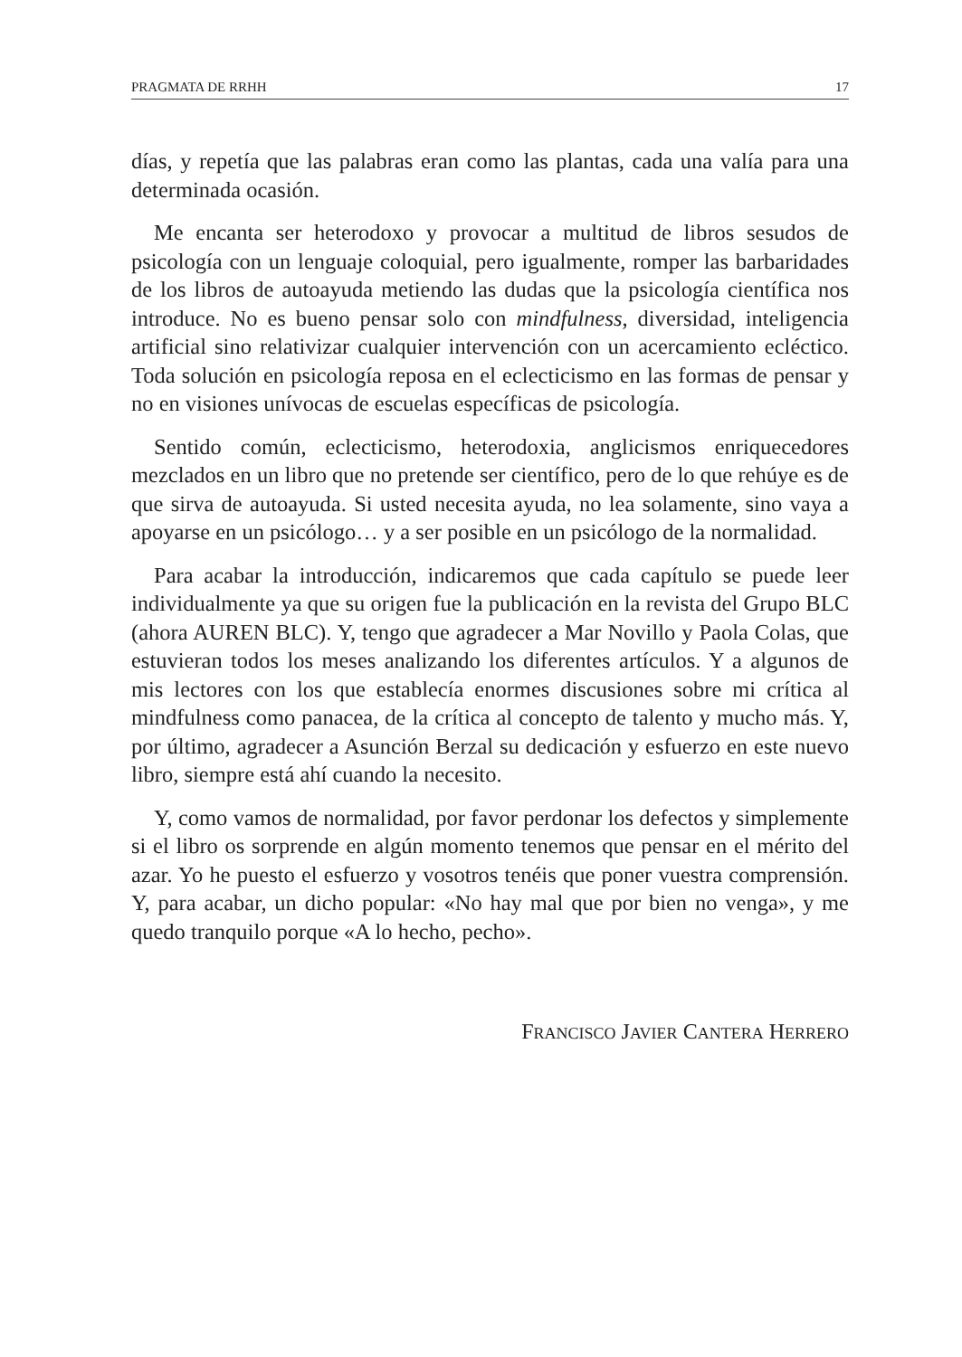PRAGMATA DE RRHH 17
días, y repetía que las palabras eran como las plantas, cada una valía para una determinada ocasión.
Me encanta ser heterodoxo y provocar a multitud de libros sesudos de psicología con un lenguaje coloquial, pero igualmente, romper las barbaridades de los libros de autoayuda metiendo las dudas que la psicología científica nos introduce. No es bueno pensar solo con mindfulness, diversidad, inteligencia artificial sino relativizar cualquier intervención con un acercamiento ecléctico. Toda solución en psicología reposa en el eclecticismo en las formas de pensar y no en visiones unívocas de escuelas específicas de psicología.
Sentido común, eclecticismo, heterodoxia, anglicismos enriquecedores mezclados en un libro que no pretende ser científico, pero de lo que rehúye es de que sirva de autoayuda. Si usted necesita ayuda, no lea solamente, sino vaya a apoyarse en un psicólogo… y a ser posible en un psicólogo de la normalidad.
Para acabar la introducción, indicaremos que cada capítulo se puede leer individualmente ya que su origen fue la publicación en la revista del Grupo BLC (ahora AUREN BLC). Y, tengo que agradecer a Mar Novillo y Paola Colas, que estuvieran todos los meses analizando los diferentes artículos. Y a algunos de mis lectores con los que establecía enormes discusiones sobre mi crítica al mindfulness como panacea, de la crítica al concepto de talento y mucho más. Y, por último, agradecer a Asunción Berzal su dedicación y esfuerzo en este nuevo libro, siempre está ahí cuando la necesito.
Y, como vamos de normalidad, por favor perdonar los defectos y simplemente si el libro os sorprende en algún momento tenemos que pensar en el mérito del azar. Yo he puesto el esfuerzo y vosotros tenéis que poner vuestra comprensión. Y, para acabar, un dicho popular: «No hay mal que por bien no venga», y me quedo tranquilo porque «A lo hecho, pecho».
FRANCISCO JAVIER CANTERA HERRERO